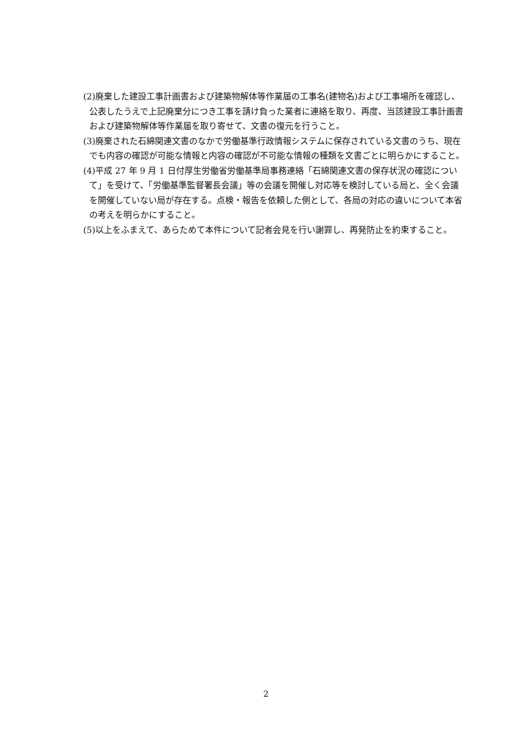(2)廃棄した建設工事計画書および建築物解体等作業届の工事名(建物名)および工事場所を確認し、公表したうえで上記廃棄分につき工事を請け負った業者に連絡を取り、再度、当該建設工事計画書および建築物解体等作業届を取り寄せて、文書の復元を行うこと。
(3)廃棄された石綿関連文書のなかで労働基準行政情報システムに保存されている文書のうち、現在でも内容の確認が可能な情報と内容の確認が不可能な情報の種類を文書ごとに明らかにすること。
(4)平成 27 年 9 月 1 日付厚生労働省労働基準局事務連絡「石綿関連文書の保存状況の確認について」を受けて、「労働基準監督署長会議」等の会議を開催し対応等を検討している局と、全く会議を開催していない局が存在する。点検・報告を依頼した側として、各局の対応の違いについて本省の考えを明らかにすること。
(5)以上をふまえて、あらためて本件について記者会見を行い謝罪し、再発防止を約束すること。
2